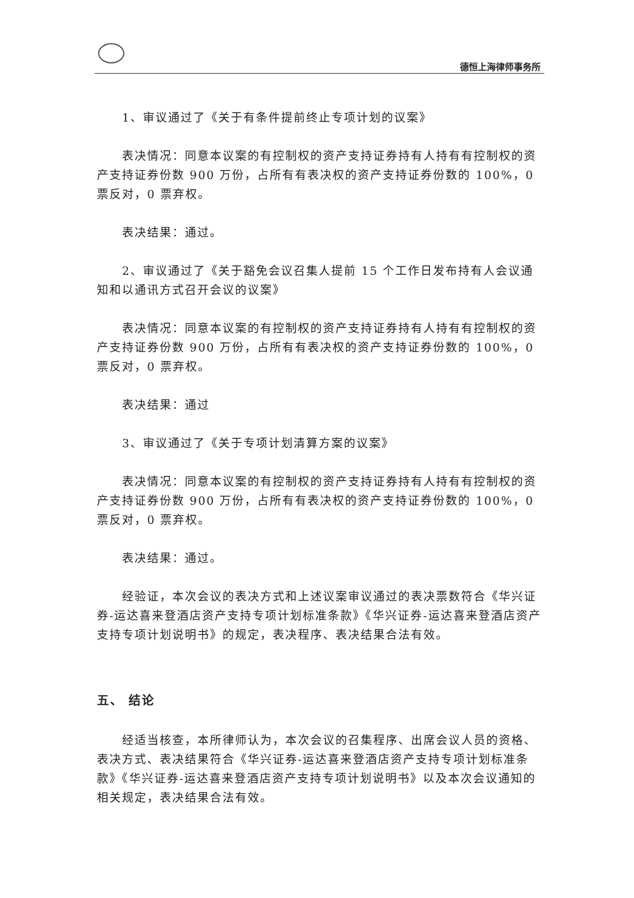德恒上海律师事务所
1、审议通过了《关于有条件提前终止专项计划的议案》
表决情况：同意本议案的有控制权的资产支持证券持有人持有有控制权的资产支持证券份数 900 万份，占所有有表决权的资产支持证券份数的 100%，0 票反对，0 票弃权。
表决结果：通过。
2、审议通过了《关于豁免会议召集人提前 15 个工作日发布持有人会议通知和以通讯方式召开会议的议案》
表决情况：同意本议案的有控制权的资产支持证券持有人持有有控制权的资产支持证券份数 900 万份，占所有有表决权的资产支持证券份数的 100%，0 票反对，0 票弃权。
表决结果：通过
3、审议通过了《关于专项计划清算方案的议案》
表决情况：同意本议案的有控制权的资产支持证券持有人持有有控制权的资产支持证券份数 900 万份，占所有有表决权的资产支持证券份数的 100%，0 票反对，0 票弃权。
表决结果：通过。
经验证，本次会议的表决方式和上述议案审议通过的表决票数符合《华兴证券-运达喜来登酒店资产支持专项计划标准条款》《华兴证券-运达喜来登酒店资产支持专项计划说明书》的规定，表决程序、表决结果合法有效。
五、 结论
经适当核查，本所律师认为，本次会议的召集程序、出席会议人员的资格、表决方式、表决结果符合《华兴证券-运达喜来登酒店资产支持专项计划标准条款》《华兴证券-运达喜来登酒店资产支持专项计划说明书》以及本次会议通知的相关规定，表决结果合法有效。